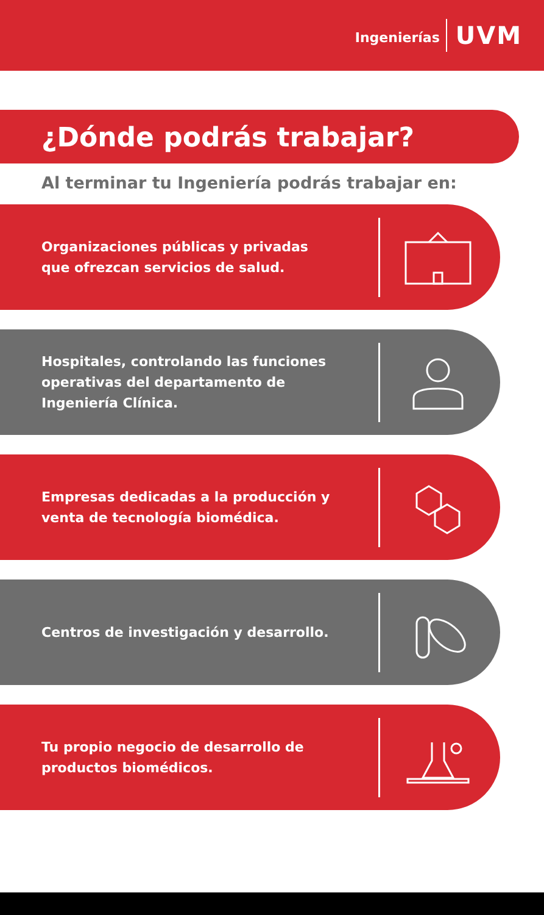Ingenierías UVM
¿Dónde podrás trabajar?
Al terminar tu Ingeniería podrás trabajar en:
Organizaciones públicas y privadas que ofrezcan servicios de salud.
Hospitales, controlando las funciones operativas del departamento de Ingeniería Clínica.
Empresas dedicadas a la producción y venta de tecnología biomédica.
Centros de investigación y desarrollo.
Tu propio negocio de desarrollo de productos biomédicos.